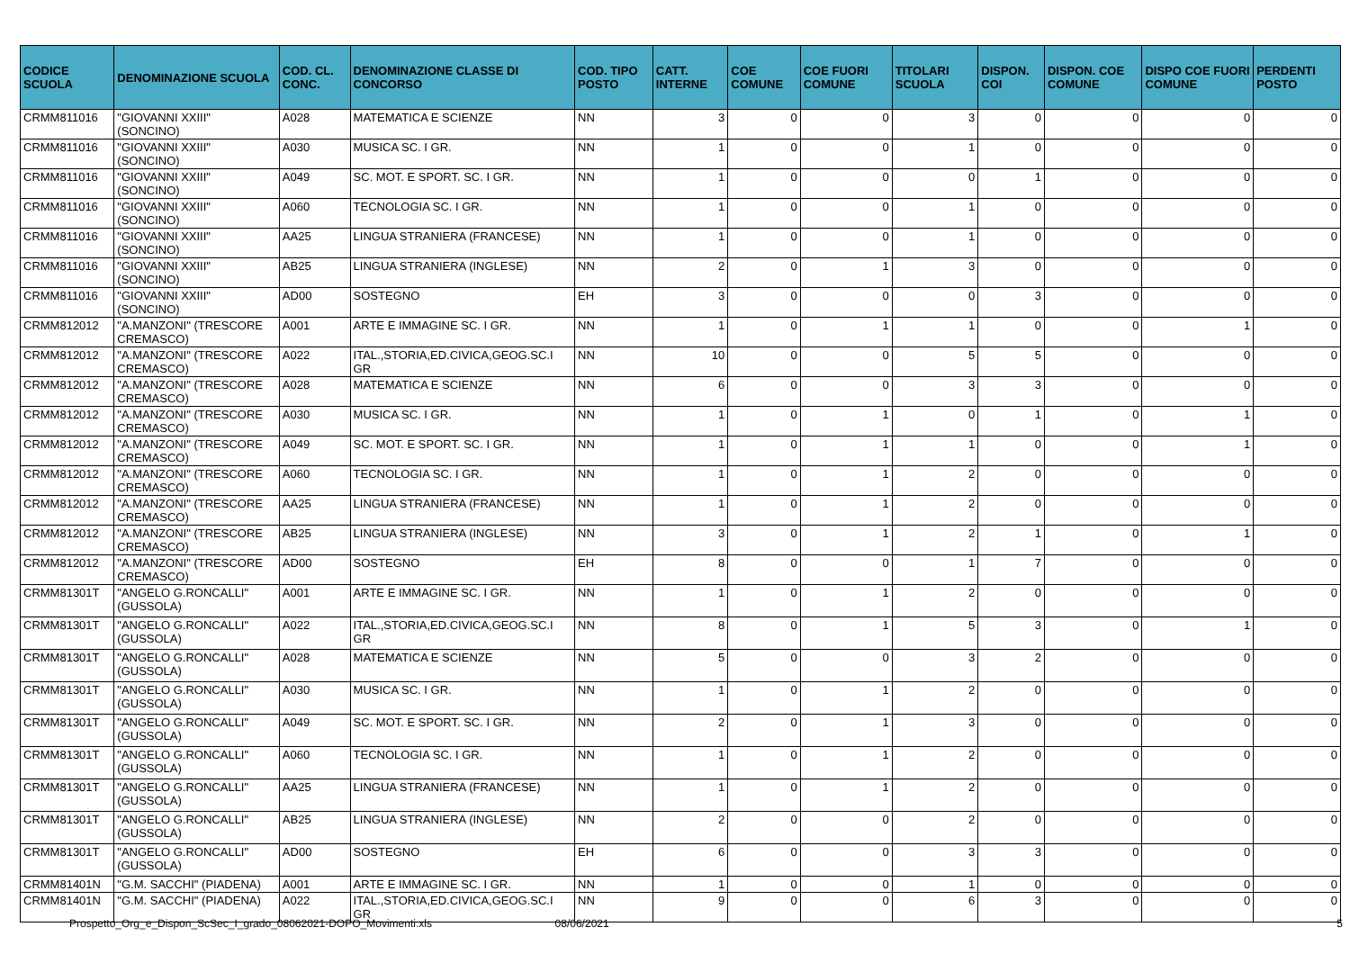| CODICE SCUOLA | DENOMINAZIONE SCUOLA | COD. CL. CONC. | DENOMINAZIONE CLASSE DI CONCORSO | COD. TIPO POSTO | CATT. INTERNE | COE COMUNE | COE FUORI COMUNE | TITOLARI SCUOLA | DISPON. COI | DISPON. COE COMUNE | DISPO COE FUORI COMUNE | PERDENTI POSTO |
| --- | --- | --- | --- | --- | --- | --- | --- | --- | --- | --- | --- | --- |
| CRMM811016 | "GIOVANNI XXIII" (SONCINO) | A028 | MATEMATICA E SCIENZE | NN | 3 | 0 | 0 | 3 | 0 | 0 | 0 | 0 |
| CRMM811016 | "GIOVANNI XXIII" (SONCINO) | A030 | MUSICA SC. I GR. | NN | 1 | 0 | 0 | 1 | 0 | 0 | 0 | 0 |
| CRMM811016 | "GIOVANNI XXIII" (SONCINO) | A049 | SC. MOT. E SPORT. SC. I GR. | NN | 1 | 0 | 0 | 0 | 1 | 0 | 0 | 0 |
| CRMM811016 | "GIOVANNI XXIII" (SONCINO) | A060 | TECNOLOGIA SC. I GR. | NN | 1 | 0 | 0 | 1 | 0 | 0 | 0 | 0 |
| CRMM811016 | "GIOVANNI XXIII" (SONCINO) | AA25 | LINGUA STRANIERA (FRANCESE) | NN | 1 | 0 | 0 | 1 | 0 | 0 | 0 | 0 |
| CRMM811016 | "GIOVANNI XXIII" (SONCINO) | AB25 | LINGUA STRANIERA (INGLESE) | NN | 2 | 0 | 1 | 3 | 0 | 0 | 0 | 0 |
| CRMM811016 | "GIOVANNI XXIII" (SONCINO) | AD00 | SOSTEGNO | EH | 3 | 0 | 0 | 0 | 3 | 0 | 0 | 0 |
| CRMM812012 | "A.MANZONI" (TRESCORE CREMASCO) | A001 | ARTE E IMMAGINE SC. I GR. | NN | 1 | 0 | 1 | 1 | 0 | 0 | 1 | 0 |
| CRMM812012 | "A.MANZONI" (TRESCORE CREMASCO) | A022 | ITAL.,STORIA,ED.CIVICA,GEOG.SC.I GR | NN | 10 | 0 | 0 | 5 | 5 | 0 | 0 | 0 |
| CRMM812012 | "A.MANZONI" (TRESCORE CREMASCO) | A028 | MATEMATICA E SCIENZE | NN | 6 | 0 | 0 | 3 | 3 | 0 | 0 | 0 |
| CRMM812012 | "A.MANZONI" (TRESCORE CREMASCO) | A030 | MUSICA SC. I GR. | NN | 1 | 0 | 1 | 0 | 1 | 0 | 1 | 0 |
| CRMM812012 | "A.MANZONI" (TRESCORE CREMASCO) | A049 | SC. MOT. E SPORT. SC. I GR. | NN | 1 | 0 | 1 | 1 | 0 | 0 | 1 | 0 |
| CRMM812012 | "A.MANZONI" (TRESCORE CREMASCO) | A060 | TECNOLOGIA SC. I GR. | NN | 1 | 0 | 1 | 2 | 0 | 0 | 0 | 0 |
| CRMM812012 | "A.MANZONI" (TRESCORE CREMASCO) | AA25 | LINGUA STRANIERA (FRANCESE) | NN | 1 | 0 | 1 | 2 | 0 | 0 | 0 | 0 |
| CRMM812012 | "A.MANZONI" (TRESCORE CREMASCO) | AB25 | LINGUA STRANIERA (INGLESE) | NN | 3 | 0 | 1 | 2 | 1 | 0 | 1 | 0 |
| CRMM812012 | "A.MANZONI" (TRESCORE CREMASCO) | AD00 | SOSTEGNO | EH | 8 | 0 | 0 | 1 | 7 | 0 | 0 | 0 |
| CRMM81301T | "ANGELO G.RONCALLI" (GUSSOLA) | A001 | ARTE E IMMAGINE SC. I GR. | NN | 1 | 0 | 1 | 2 | 0 | 0 | 0 | 0 |
| CRMM81301T | "ANGELO G.RONCALLI" (GUSSOLA) | A022 | ITAL.,STORIA,ED.CIVICA,GEOG.SC.I GR | NN | 8 | 0 | 1 | 5 | 3 | 0 | 1 | 0 |
| CRMM81301T | "ANGELO G.RONCALLI" (GUSSOLA) | A028 | MATEMATICA E SCIENZE | NN | 5 | 0 | 0 | 3 | 2 | 0 | 0 | 0 |
| CRMM81301T | "ANGELO G.RONCALLI" (GUSSOLA) | A030 | MUSICA SC. I GR. | NN | 1 | 0 | 1 | 2 | 0 | 0 | 0 | 0 |
| CRMM81301T | "ANGELO G.RONCALLI" (GUSSOLA) | A049 | SC. MOT. E SPORT. SC. I GR. | NN | 2 | 0 | 1 | 3 | 0 | 0 | 0 | 0 |
| CRMM81301T | "ANGELO G.RONCALLI" (GUSSOLA) | A060 | TECNOLOGIA SC. I GR. | NN | 1 | 0 | 1 | 2 | 0 | 0 | 0 | 0 |
| CRMM81301T | "ANGELO G.RONCALLI" (GUSSOLA) | AA25 | LINGUA STRANIERA (FRANCESE) | NN | 1 | 0 | 1 | 2 | 0 | 0 | 0 | 0 |
| CRMM81301T | "ANGELO G.RONCALLI" (GUSSOLA) | AB25 | LINGUA STRANIERA (INGLESE) | NN | 2 | 0 | 0 | 2 | 0 | 0 | 0 | 0 |
| CRMM81301T | "ANGELO G.RONCALLI" (GUSSOLA) | AD00 | SOSTEGNO | EH | 6 | 0 | 0 | 3 | 3 | 0 | 0 | 0 |
| CRMM81401N | "G.M. SACCHI" (PIADENA) | A001 | ARTE E IMMAGINE SC. I GR. | NN | 1 | 0 | 0 | 1 | 0 | 0 | 0 | 0 |
| CRMM81401N | "G.M. SACCHI" (PIADENA) | A022 | ITAL.,STORIA,ED.CIVICA,GEOG.SC.I GR | NN | 9 | 0 | 0 | 6 | 3 | 0 | 0 | 0 |
Prospetto_Org_e_Dispon_ScSec_I_grado_08062021-DOPO_Movimenti.xls 08/06/2021 5